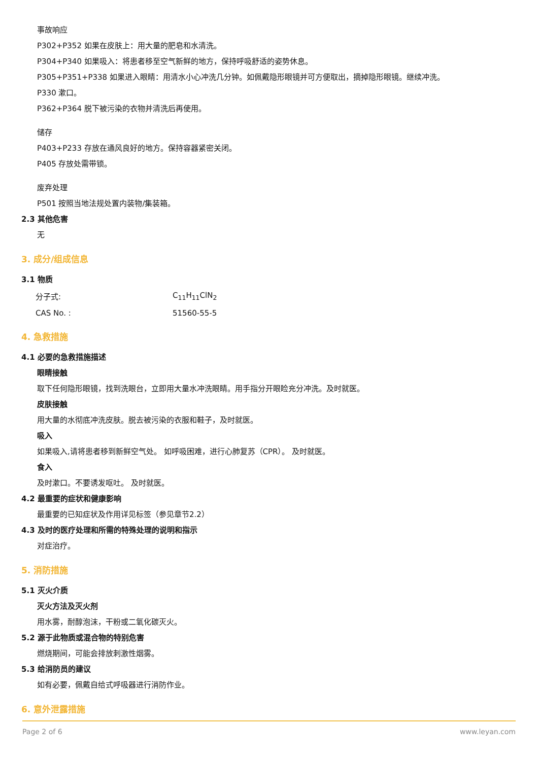事故响应
P302+P352 如果在皮肤上：用大量的肥皂和水清洗。
P304+P340 如果吸入：将患者移至空气新鲜的地方，保持呼吸舒适的姿势休息。
P305+P351+P338 如果进入眼睛：用清水小心冲洗几分钟。如佩戴隐形眼镜并可方便取出，摘掉隐形眼镜。继续冲洗。
P330 漱口。
P362+P364 脱下被污染的衣物并清洗后再使用。
储存
P403+P233 存放在通风良好的地方。保持容器紧密关闭。
P405 存放处需带锁。
废弃处理
P501 按照当地法规处置内装物/集装箱。
2.3 其他危害
无
3. 成分/组成信息
3.1 物质
| 分子式: | C<sub>11</sub>H<sub>11</sub>ClN<sub>2</sub> |
| CAS No. : | 51560-55-5 |
4. 急救措施
4.1 必要的急救措施描述
眼睛接触
取下任何隐形眼镜，找到洗眼台，立即用大量水冲洗眼睛。用手指分开眼睑充分冲洗。及时就医。
皮肤接触
用大量的水彻底冲洗皮肤。脱去被污染的衣服和鞋子，及时就医。
吸入
如果吸入,请将患者移到新鲜空气处。 如呼吸困难，进行心肺复苏（CPR）。 及时就医。
食入
及时漱口。不要诱发呕吐。 及时就医。
4.2 最重要的症状和健康影响
最重要的已知症状及作用详见标签（参见章节2.2）
4.3 及时的医疗处理和所需的特殊处理的说明和指示
对症治疗。
5. 消防措施
5.1 灭火介质
灭火方法及灭火剂
用水雾，耐醇泡沫，干粉或二氧化碳灭火。
5.2 源于此物质或混合物的特别危害
燃烧期间，可能会排放刺激性烟雾。
5.3 给消防员的建议
如有必要，佩戴自给式呼吸器进行消防作业。
6. 意外泄露措施
Page 2 of 6 www.leyan.com